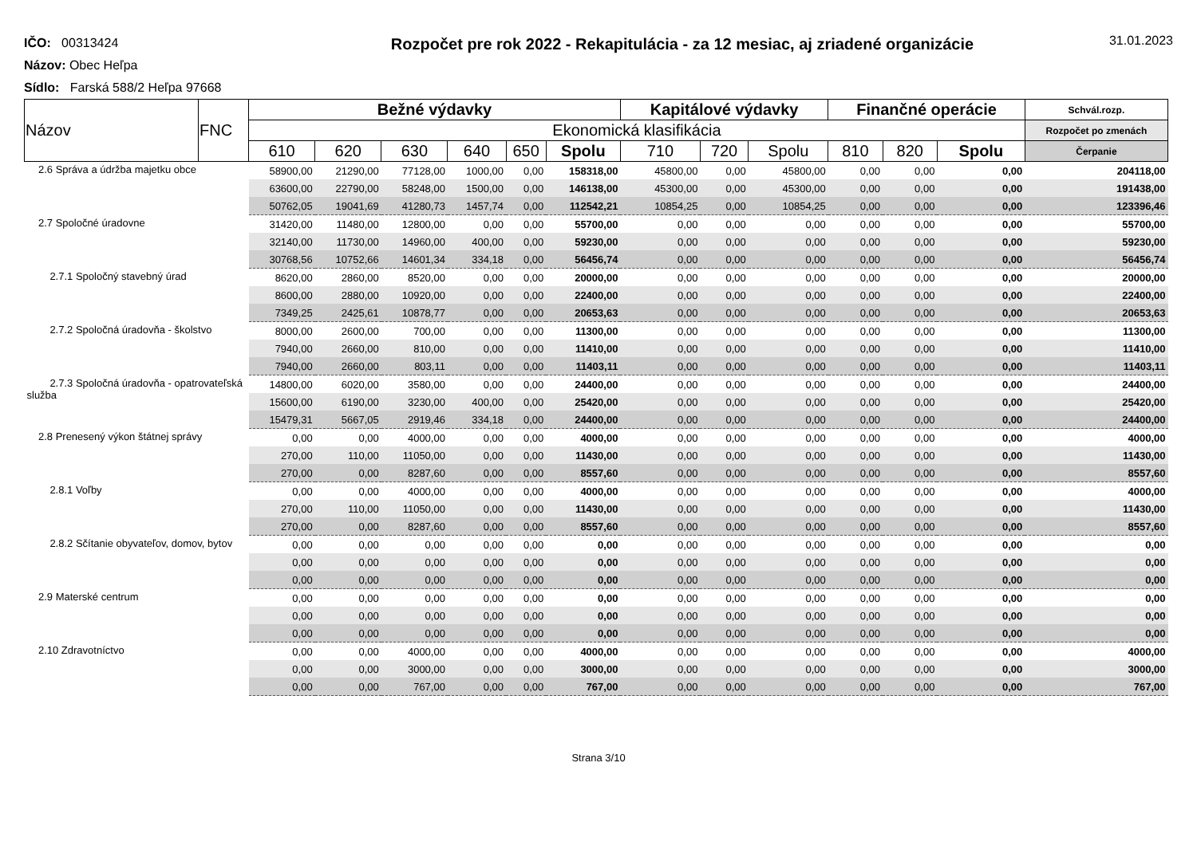IČO: 00313424
Názov: Obec Heľpa
Sídlo: Farská 588/2 Heľpa 97668
Rozpočet pre rok 2022 - Rekapitulácia - za 12 mesiac, aj zriadené organizácie
31.01.2023
| Názov | FNC | Bežné výdavky | | | | | | Kapitálové výdavky | | | Finančné operácie | | | Schvál.rozp. |
| --- | --- | --- | --- | --- | --- | --- | --- | --- | --- | --- | --- | --- | --- | --- |
| | | Ekonomická klasifikácia | | | | | | | | | | | | Rozpočet po zmenách |
| | | 610 | 620 | 630 | 640 | 650 | Spolu | 710 | 720 | Spolu | 810 | 820 | Spolu | Čerpanie |
| 2.6 Správa a údržba majetku obce | | 58900,00 | 21290,00 | 77128,00 | 1000,00 | 0,00 | 158318,00 | 45800,00 | 0,00 | 45800,00 | 0,00 | 0,00 | 0,00 | 204118,00 |
| | | 63600,00 | 22790,00 | 58248,00 | 1500,00 | 0,00 | 146138,00 | 45300,00 | 0,00 | 45300,00 | 0,00 | 0,00 | 0,00 | 191438,00 |
| | | 50762,05 | 19041,69 | 41280,73 | 1457,74 | 0,00 | 112542,21 | 10854,25 | 0,00 | 10854,25 | 0,00 | 0,00 | 0,00 | 123396,46 |
| 2.7 Spoločné úradovne | | 31420,00 | 11480,00 | 12800,00 | 0,00 | 0,00 | 55700,00 | 0,00 | 0,00 | 0,00 | 0,00 | 0,00 | 0,00 | 55700,00 |
| | | 32140,00 | 11730,00 | 14960,00 | 400,00 | 0,00 | 59230,00 | 0,00 | 0,00 | 0,00 | 0,00 | 0,00 | 0,00 | 59230,00 |
| | | 30768,56 | 10752,66 | 14601,34 | 334,18 | 0,00 | 56456,74 | 0,00 | 0,00 | 0,00 | 0,00 | 0,00 | 0,00 | 56456,74 |
| 2.7.1 Spoločný stavebný úrad | | 8620,00 | 2860,00 | 8520,00 | 0,00 | 0,00 | 20000,00 | 0,00 | 0,00 | 0,00 | 0,00 | 0,00 | 0,00 | 20000,00 |
| | | 8600,00 | 2880,00 | 10920,00 | 0,00 | 0,00 | 22400,00 | 0,00 | 0,00 | 0,00 | 0,00 | 0,00 | 0,00 | 22400,00 |
| | | 7349,25 | 2425,61 | 10878,77 | 0,00 | 0,00 | 20653,63 | 0,00 | 0,00 | 0,00 | 0,00 | 0,00 | 0,00 | 20653,63 |
| 2.7.2 Spoločná úradovňa - školstvo | | 8000,00 | 2600,00 | 700,00 | 0,00 | 0,00 | 11300,00 | 0,00 | 0,00 | 0,00 | 0,00 | 0,00 | 0,00 | 11300,00 |
| | | 7940,00 | 2660,00 | 810,00 | 0,00 | 0,00 | 11410,00 | 0,00 | 0,00 | 0,00 | 0,00 | 0,00 | 0,00 | 11410,00 |
| | | 7940,00 | 2660,00 | 803,11 | 0,00 | 0,00 | 11403,11 | 0,00 | 0,00 | 0,00 | 0,00 | 0,00 | 0,00 | 11403,11 |
| 2.7.3 Spoločná úradovňa - opatrovateľská služba | | 14800,00 | 6020,00 | 3580,00 | 0,00 | 0,00 | 24400,00 | 0,00 | 0,00 | 0,00 | 0,00 | 0,00 | 0,00 | 24400,00 |
| | | 15600,00 | 6190,00 | 3230,00 | 400,00 | 0,00 | 25420,00 | 0,00 | 0,00 | 0,00 | 0,00 | 0,00 | 0,00 | 25420,00 |
| | | 15479,31 | 5667,05 | 2919,46 | 334,18 | 0,00 | 24400,00 | 0,00 | 0,00 | 0,00 | 0,00 | 0,00 | 0,00 | 24400,00 |
| 2.8 Prenesený výkon štátnej správy | | 0,00 | 0,00 | 4000,00 | 0,00 | 0,00 | 4000,00 | 0,00 | 0,00 | 0,00 | 0,00 | 0,00 | 0,00 | 4000,00 |
| | | 270,00 | 110,00 | 11050,00 | 0,00 | 0,00 | 11430,00 | 0,00 | 0,00 | 0,00 | 0,00 | 0,00 | 0,00 | 11430,00 |
| | | 270,00 | 0,00 | 8287,60 | 0,00 | 0,00 | 8557,60 | 0,00 | 0,00 | 0,00 | 0,00 | 0,00 | 0,00 | 8557,60 |
| 2.8.1 Voľby | | 0,00 | 0,00 | 4000,00 | 0,00 | 0,00 | 4000,00 | 0,00 | 0,00 | 0,00 | 0,00 | 0,00 | 0,00 | 4000,00 |
| | | 270,00 | 110,00 | 11050,00 | 0,00 | 0,00 | 11430,00 | 0,00 | 0,00 | 0,00 | 0,00 | 0,00 | 0,00 | 11430,00 |
| | | 270,00 | 0,00 | 8287,60 | 0,00 | 0,00 | 8557,60 | 0,00 | 0,00 | 0,00 | 0,00 | 0,00 | 0,00 | 8557,60 |
| 2.8.2 Sčítanie obyvateľov, domov, bytov | | 0,00 | 0,00 | 0,00 | 0,00 | 0,00 | 0,00 | 0,00 | 0,00 | 0,00 | 0,00 | 0,00 | 0,00 | 0,00 |
| | | 0,00 | 0,00 | 0,00 | 0,00 | 0,00 | 0,00 | 0,00 | 0,00 | 0,00 | 0,00 | 0,00 | 0,00 | 0,00 |
| | | 0,00 | 0,00 | 0,00 | 0,00 | 0,00 | 0,00 | 0,00 | 0,00 | 0,00 | 0,00 | 0,00 | 0,00 | 0,00 |
| 2.9 Materské centrum | | 0,00 | 0,00 | 0,00 | 0,00 | 0,00 | 0,00 | 0,00 | 0,00 | 0,00 | 0,00 | 0,00 | 0,00 | 0,00 |
| | | 0,00 | 0,00 | 0,00 | 0,00 | 0,00 | 0,00 | 0,00 | 0,00 | 0,00 | 0,00 | 0,00 | 0,00 | 0,00 |
| | | 0,00 | 0,00 | 0,00 | 0,00 | 0,00 | 0,00 | 0,00 | 0,00 | 0,00 | 0,00 | 0,00 | 0,00 | 0,00 |
| 2.10 Zdravotníctvo | | 0,00 | 0,00 | 4000,00 | 0,00 | 0,00 | 4000,00 | 0,00 | 0,00 | 0,00 | 0,00 | 0,00 | 0,00 | 4000,00 |
| | | 0,00 | 0,00 | 3000,00 | 0,00 | 0,00 | 3000,00 | 0,00 | 0,00 | 0,00 | 0,00 | 0,00 | 0,00 | 3000,00 |
| | | 0,00 | 0,00 | 767,00 | 0,00 | 0,00 | 767,00 | 0,00 | 0,00 | 0,00 | 0,00 | 0,00 | 0,00 | 767,00 |
Strana 3/10